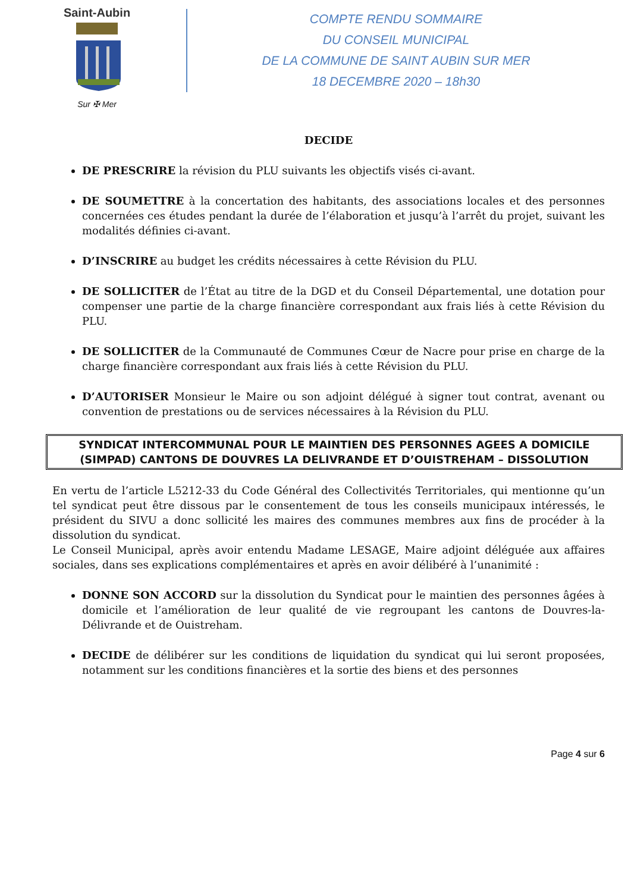Saint-Aubin
Sur ✠ Mer
COMPTE RENDU SOMMAIRE
DU CONSEIL MUNICIPAL
DE LA COMMUNE DE SAINT AUBIN SUR MER
18 DECEMBRE 2020 – 18h30
DECIDE
DE PRESCRIRE la révision du PLU suivants les objectifs visés ci-avant.
DE SOUMETTRE à la concertation des habitants, des associations locales et des personnes concernées ces études pendant la durée de l’élaboration et jusqu’à l’arrêt du projet, suivant les modalités définies ci-avant.
D’INSCRIRE au budget les crédits nécessaires à cette Révision du PLU.
DE SOLLICITER de l’État au titre de la DGD et du Conseil Départemental, une dotation pour compenser une partie de la charge financière correspondant aux frais liés à cette Révision du PLU.
DE SOLLICITER de la Communauté de Communes Cœur de Nacre pour prise en charge de la charge financière correspondant aux frais liés à cette Révision du PLU.
D’AUTORISER Monsieur le Maire ou son adjoint délégué à signer tout contrat, avenant ou convention de prestations ou de services nécessaires à la Révision du PLU.
SYNDICAT INTERCOMMUNAL POUR LE MAINTIEN DES PERSONNES AGEES A DOMICILE (SIMPAD) CANTONS DE DOUVRES LA DELIVRANDE ET D’OUISTREHAM – DISSOLUTION
En vertu de l’article L5212-33 du Code Général des Collectivités Territoriales, qui mentionne qu’un tel syndicat peut être dissous par le consentement de tous les conseils municipaux intéressés, le président du SIVU a donc sollicité les maires des communes membres aux fins de procéder à la dissolution du syndicat.
Le Conseil Municipal, après avoir entendu Madame LESAGE, Maire adjoint déléguée aux affaires sociales, dans ses explications complémentaires et après en avoir délibéré à l’unanimité :
DONNE SON ACCORD sur la dissolution du Syndicat pour le maintien des personnes âgées à domicile et l’amélioration de leur qualité de vie regroupant les cantons de Douvres-la-Délivrande et de Ouistreham.
DECIDE de délibérer sur les conditions de liquidation du syndicat qui lui seront proposées, notamment sur les conditions financières et la sortie des biens et des personnes
Page 4 sur 6